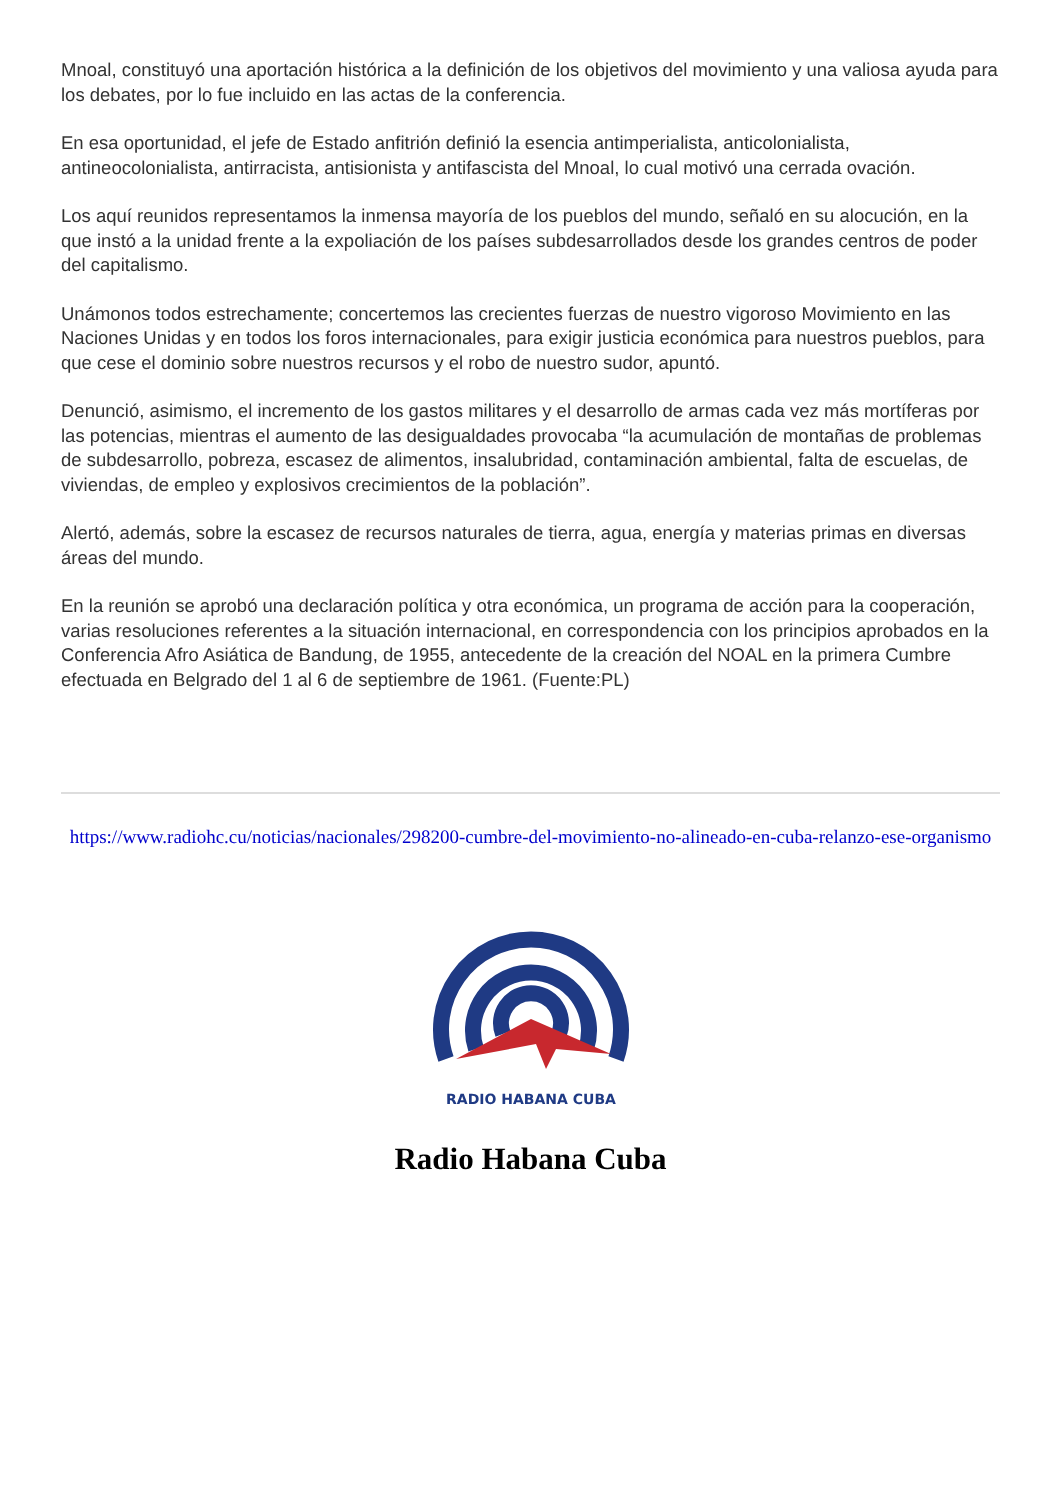Mnoal, constituyó una aportación histórica a la definición de los objetivos del movimiento y una valiosa ayuda para los debates, por lo fue incluido en las actas de la conferencia.
En esa oportunidad, el jefe de Estado anfitrión definió la esencia antimperialista, anticolonialista, antineocolonialista, antirracista, antisionista y antifascista del Mnoal, lo cual motivó una cerrada ovación.
Los aquí reunidos representamos la inmensa mayoría de los pueblos del mundo, señaló en su alocución, en la que instó a la unidad frente a la expoliación de los países subdesarrollados desde los grandes centros de poder del capitalismo.
Unámonos todos estrechamente; concertemos las crecientes fuerzas de nuestro vigoroso Movimiento en las Naciones Unidas y en todos los foros internacionales, para exigir justicia económica para nuestros pueblos, para que cese el dominio sobre nuestros recursos y el robo de nuestro sudor, apuntó.
Denunció, asimismo, el incremento de los gastos militares y el desarrollo de armas cada vez más mortíferas por las potencias, mientras el aumento de las desigualdades provocaba “la acumulación de montañas de problemas de subdesarrollo, pobreza, escasez de alimentos, insalubridad, contaminación ambiental, falta de escuelas, de viviendas, de empleo y explosivos crecimientos de la población”.
Alertó, además, sobre la escasez de recursos naturales de tierra, agua, energía y materias primas en diversas áreas del mundo.
En la reunión se aprobó una declaración política y otra económica, un programa de acción para la cooperación, varias resoluciones referentes a la situación internacional, en correspondencia con los principios aprobados en la Conferencia Afro Asiática de Bandung, de 1955, antecedente de la creación del NOAL en la primera Cumbre efectuada en Belgrado del 1 al 6 de septiembre de 1961. (Fuente:PL)
https://www.radiohc.cu/noticias/nacionales/298200-cumbre-del-movimiento-no-alineado-en-cuba-relanzo-ese-organismo
RADIO HABANA CUBA
Radio Habana Cuba